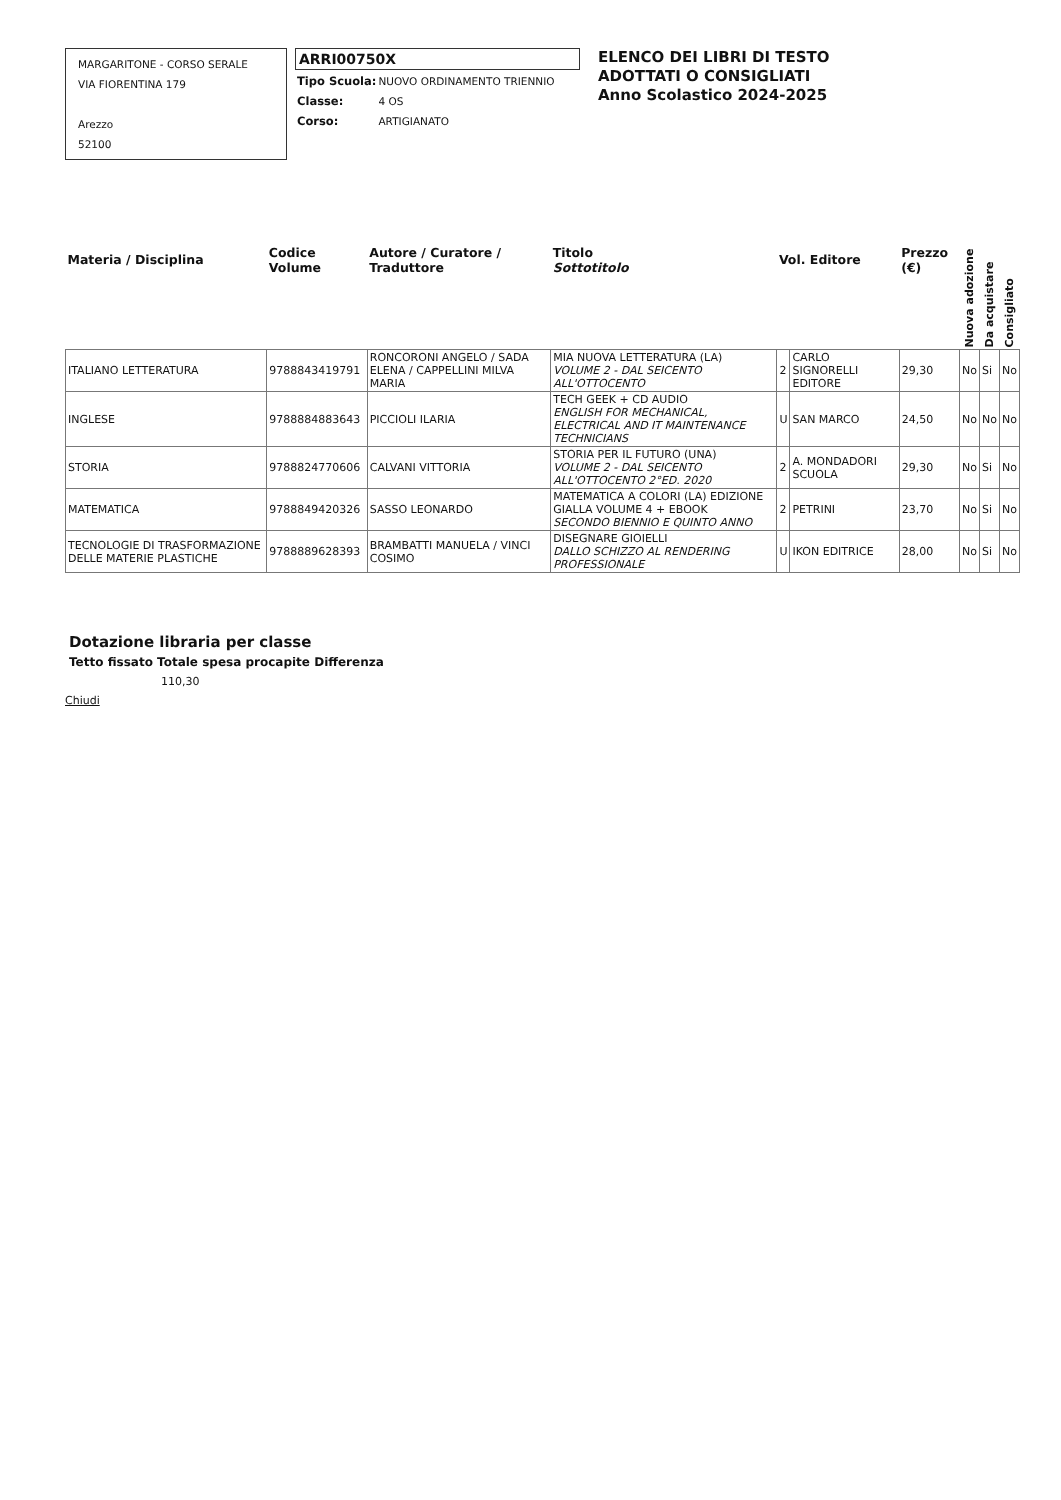MARGARITONE - CORSO SERALE
VIA FIORENTINA 179
Arezzo
52100
ARRI00750X
| Tipo Scuola: | NUOVO ORDINAMENTO TRIENNIO |
| Classe: | 4 OS |
| Corso: | ARTIGIANATO |
ELENCO DEI LIBRI DI TESTO
ADOTTATI O CONSIGLIATI
Anno Scolastico 2024-2025
| Materia / Disciplina | Codice Volume | Autore / Curatore / Traduttore | Titolo Sottotitolo | Vol. Editore | | Prezzo (€) | Nuova adozione | Da acquistare | Consigliato |
| --- | --- | --- | --- | --- | --- | --- | --- | --- | --- |
| ITALIANO LETTERATURA | 9788843419791 | RONCORONI ANGELO / SADA ELENA / CAPPELLINI MILVA MARIA | MIA NUOVA LETTERATURA (LA) VOLUME 2 - DAL SEICENTO ALL'OTTOCENTO | 2 | CARLO SIGNORELLI EDITORE | 29,30 | No | Si | No |
| INGLESE | 9788884883643 | PICCIOLI ILARIA | TECH GEEK + CD AUDIO ENGLISH FOR MECHANICAL, ELECTRICAL AND IT MAINTENANCE TECHNICIANS | U | SAN MARCO | 24,50 | No | No | No |
| STORIA | 9788824770606 | CALVANI VITTORIA | STORIA PER IL FUTURO (UNA) VOLUME 2 - DAL SEICENTO ALL'OTTOCENTO 2°ED. 2020 | 2 | A. MONDADORI SCUOLA | 29,30 | No | Si | No |
| MATEMATICA | 9788849420326 | SASSO LEONARDO | MATEMATICA A COLORI (LA) EDIZIONE GIALLA VOLUME 4 + EBOOK SECONDO BIENNIO E QUINTO ANNO | 2 | PETRINI | 23,70 | No | Si | No |
| TECNOLOGIE DI TRASFORMAZIONE DELLE MATERIE PLASTICHE | 9788889628393 | BRAMBATTI MANUELA / VINCI COSIMO | DISEGNARE GIOIELLI DALLO SCHIZZO AL RENDERING PROFESSIONALE | U | IKON EDITRICE | 28,00 | No | Si | No |
Dotazione libraria per classe
Tetto fissato Totale spesa procapite Differenza
110,30
Chiudi